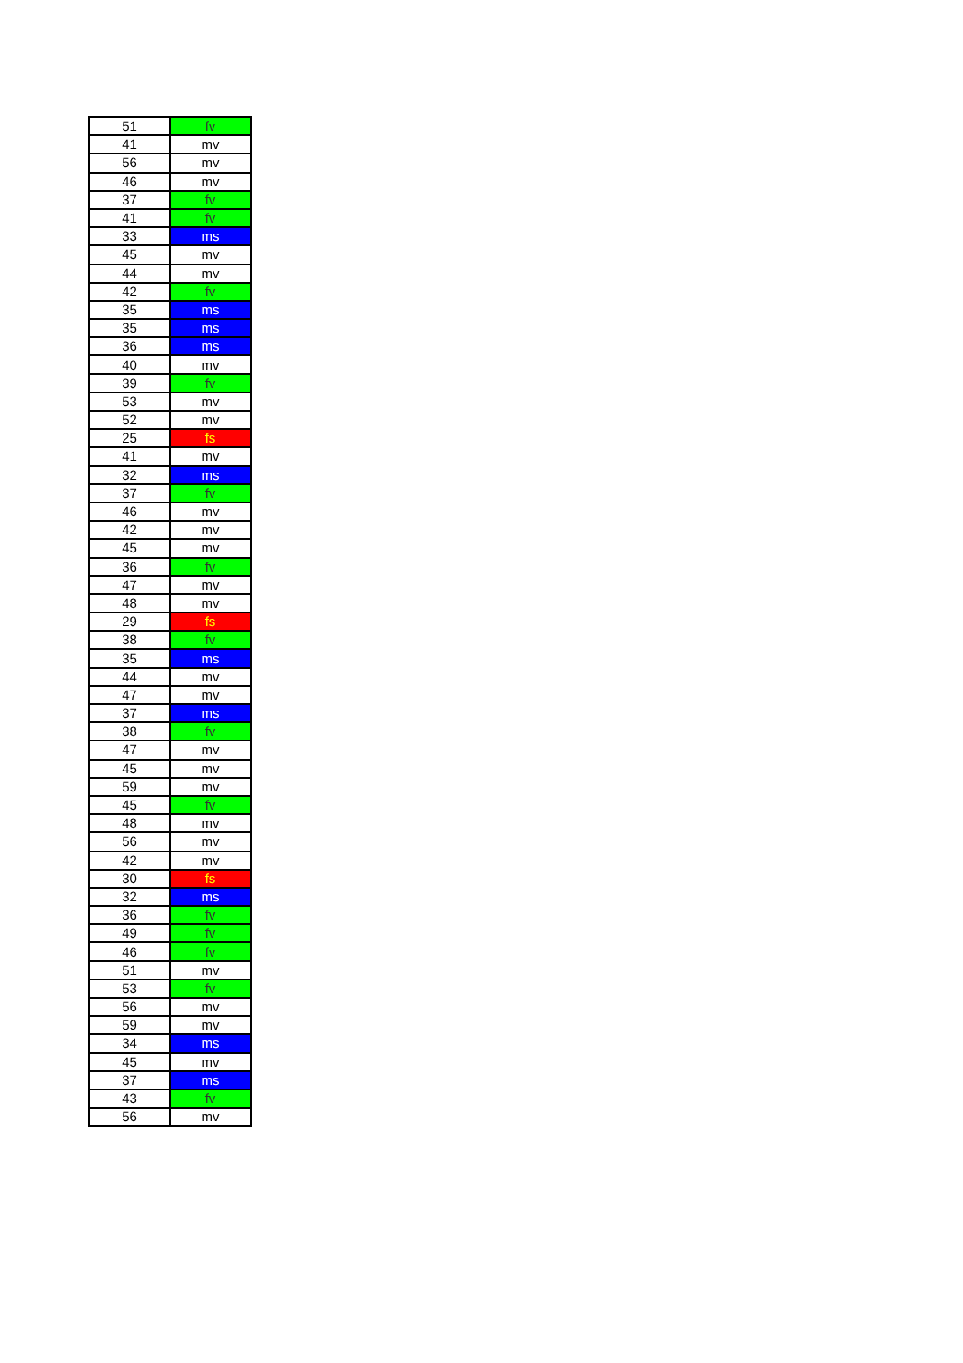| 51 | fv |
| 41 | mv |
| 56 | mv |
| 46 | mv |
| 37 | fv |
| 41 | fv |
| 33 | ms |
| 45 | mv |
| 44 | mv |
| 42 | fv |
| 35 | ms |
| 35 | ms |
| 36 | ms |
| 40 | mv |
| 39 | fv |
| 53 | mv |
| 52 | mv |
| 25 | fs |
| 41 | mv |
| 32 | ms |
| 37 | fv |
| 46 | mv |
| 42 | mv |
| 45 | mv |
| 36 | fv |
| 47 | mv |
| 48 | mv |
| 29 | fs |
| 38 | fv |
| 35 | ms |
| 44 | mv |
| 47 | mv |
| 37 | ms |
| 38 | fv |
| 47 | mv |
| 45 | mv |
| 59 | mv |
| 45 | fv |
| 48 | mv |
| 56 | mv |
| 42 | mv |
| 30 | fs |
| 32 | ms |
| 36 | fv |
| 49 | fv |
| 46 | fv |
| 51 | mv |
| 53 | fv |
| 56 | mv |
| 59 | mv |
| 34 | ms |
| 45 | mv |
| 37 | ms |
| 43 | fv |
| 56 | mv |